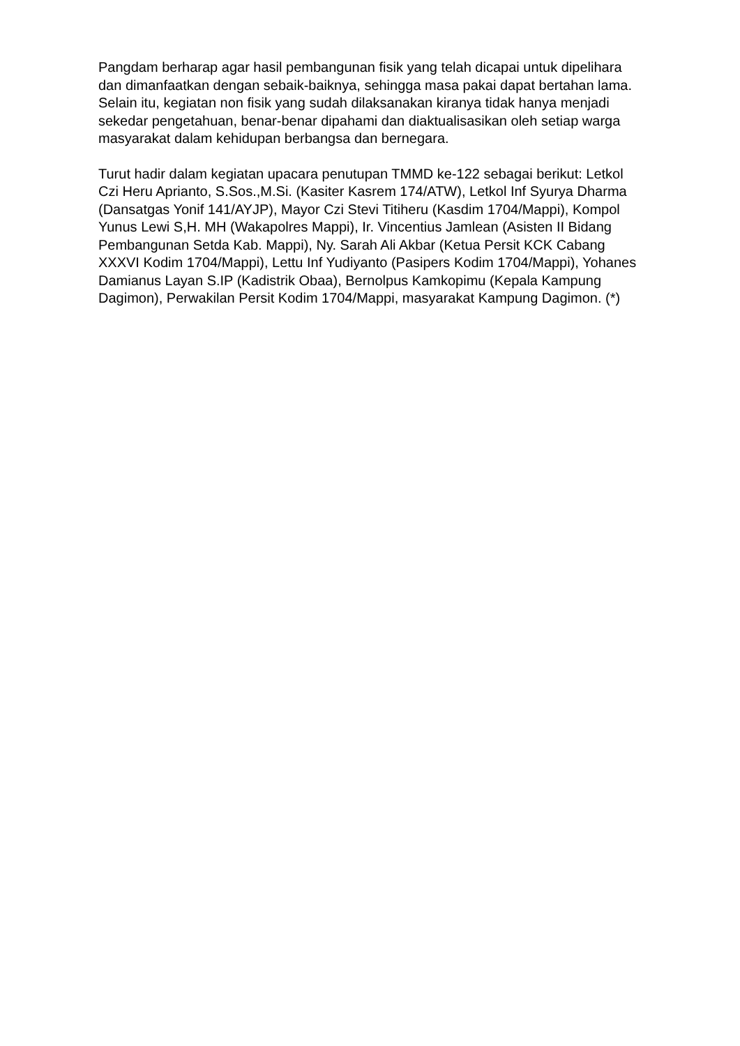Pangdam berharap agar hasil pembangunan fisik yang telah dicapai untuk dipelihara dan dimanfaatkan dengan sebaik-baiknya, sehingga masa pakai dapat bertahan lama. Selain itu, kegiatan non fisik yang sudah dilaksanakan kiranya tidak hanya menjadi sekedar pengetahuan, benar-benar dipahami dan diaktualisasikan oleh setiap warga masyarakat dalam kehidupan berbangsa dan bernegara.
Turut hadir dalam kegiatan upacara penutupan TMMD ke-122 sebagai berikut: Letkol Czi Heru Aprianto, S.Sos.,M.Si. (Kasiter Kasrem 174/ATW), Letkol Inf Syurya Dharma (Dansatgas Yonif 141/AYJP), Mayor Czi Stevi Titiheru (Kasdim 1704/Mappi), Kompol Yunus Lewi S,H. MH (Wakapolres Mappi), Ir. Vincentius Jamlean (Asisten II Bidang Pembangunan Setda Kab. Mappi), Ny. Sarah Ali Akbar (Ketua Persit KCK Cabang XXXVI Kodim 1704/Mappi), Lettu Inf Yudiyanto (Pasipers Kodim 1704/Mappi), Yohanes Damianus Layan S.IP (Kadistrik Obaa), Bernolpus Kamkopimu (Kepala Kampung Dagimon), Perwakilan Persit Kodim 1704/Mappi, masyarakat Kampung Dagimon. (*)